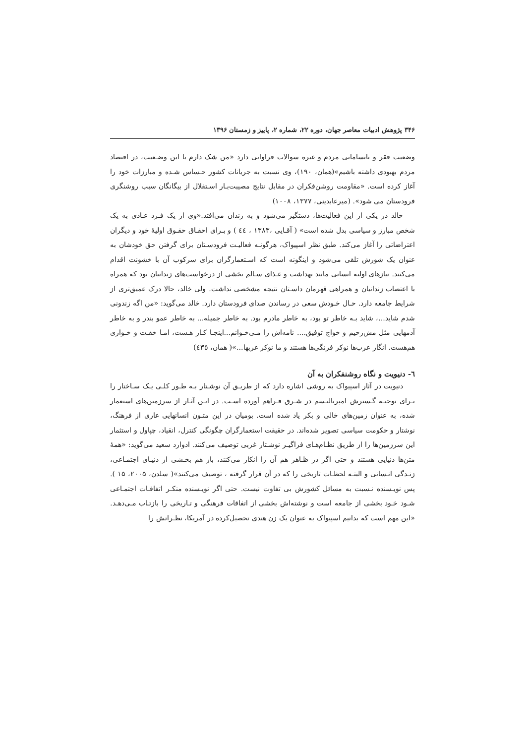۳۴۶ پژوهش ادبیات معاصر جهان، دوره ۲۲، شماره ۲، پاییز و زمستان ۱۳۹۶
وضعیت فقر و نابسامانی مردم و غیره سوالات فراوانی دارد «من شک دارم با این وضـعیت، در اقتصاد مردم بهبودی داشته باشیم»(همان، ۱۹۰)، وی نسبت به جریانات کشور حـساس شـده و مبارزات خود را آغاز کرده است. «مقاومت روشن‌فکران در مقابل نتایج مصیبت‌بـار اسـتقلال از بیگانگان سبب روشنگری فرودستان می شود». (میرعابدینی، ۱۳۷۷، ۱۰۰۸)
خالد در یکی از این فعالیت‌ها، دستگیر می‌شود و به زندان می‌افتد.«وی از یک فـرد عـادی به یک شخص مبارز و سیاسی بدل شده است» ( آقـایی ،۱۳۸۳ ، ٤٤ ) و بـرای احقـاق حقـوق اولیهٔ خود و دیگران اعتراضاتی را آغاز می‌کند. طبق نظر اسپیواک، هرگونـه فعالیـت فرودسـتان برای گرفتن حق خودشان به عنوان یک شورش تلقی می‌شود و اینگونه است که اسـتعمارگران برای سرکوب آن با خشونت اقدام می‌کنند. نیازهای اولیه انسانی مانند بهداشت و غـذای سـالم بخشی از درخواست‌های زندانیان بود که همراه با اعتصاب زندانیان و همراهی قهرمان داسـتان نتیجه مشخصی نداشت. ولی خالد، حالا درک عمیق‌تری از شرایط جامعه دارد. حـال خـودش سعی در رساندن صدای فرودستان دارد. خالد می‌گوید: «من اگه زندونی شدم شاید...، شاید بـه خاطر تو بود، به خاطر مادرم بود. به خاطر جمیله... به خاطر عمو بندر و به خاطر آدمهایی مثل مش‌رحیم و خواج توفیق.... نامه‌اش را مـی‌خـوانم...اینجـا کـار هـست، امـا خفـت و خـواری هم‌هست. انگار عرب‌ها نوکر فرنگی‌ها هستند و ما نوکر عربها...»( همان، ٤٣٥)
٦- دنیویت و نگاه روشنفکران به آن
دنیویت در آثار اسپیواک به روشی اشاره دارد که از طریـق آن نوشـتار بـه طـور کلـی یـک سـاختار را بـرای توجیـه گـسترش امپریالیـسم در شـرق فـراهم آورده اسـت. در ایـن آثـار از سرزمین‌های استعمار شده، به عنوان زمین‌های خالی و بکر یاد شده است. بومیان در این متـون انسانهایی عاری از فرهنگ، نوشتار و حکومت سیاسی تصویر شده‌اند. در حقیقت استعمارگران چگونگی کنترل، انقیاد، چپاول و استثمار این سرزمین‌ها را از طریق نظـام‌هـای فراگیـر نوشـتار غربی توصیف می‌کنند. ادوارد سعید می‌گوید: «همهٔ متن‌ها دنیایی هستند و حتی اگر در ظـاهر هم آن را انکار می‌کنند، باز هم بخـشی از دنیـای اجتمـاعی، زنـدگی انـسانی و البتـه لحظـات تاریخی را که در آن قرار گرفته ، توصیف می‌کنند»( سلدن، ۲۰۰۵، ۱۵ ). پس نویـسنده نـسبت به مسائل کشورش بی تفاوت نیست. حتی اگر نویـسنده منکـر اتفاقـات اجتمـاعی شـود خـود بخشی از جامعه است و نوشته‌اش بخشی از اتفاقات فرهنگی و تـاریخی را بازتـاب مـی‌دهـد. «این مهم است که بدانیم اسپیواک به عنوان یک زن هندی تحصیل‌کرده در آمریکا، نظـراتش را